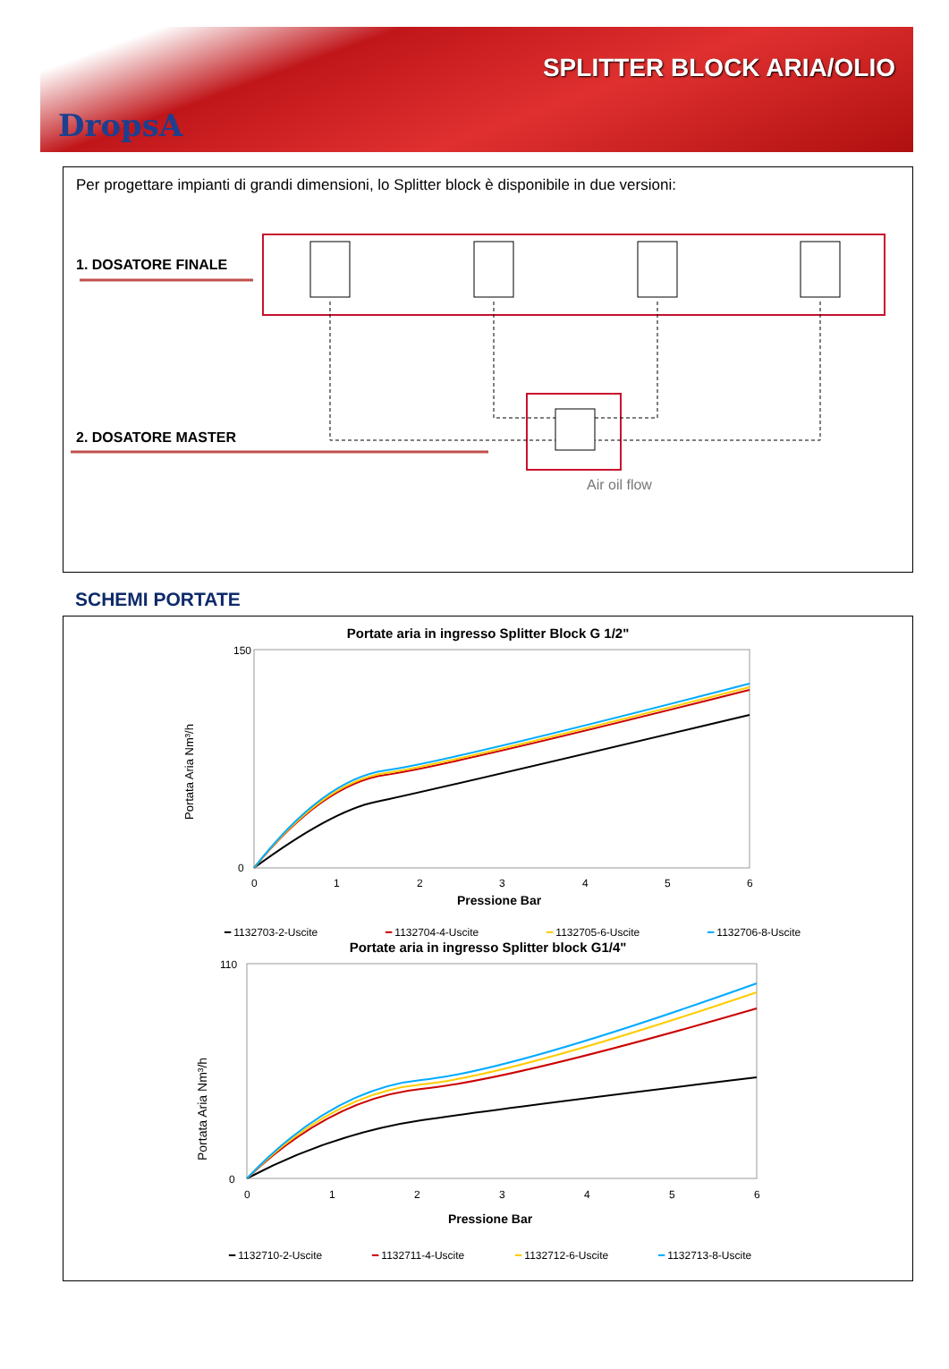DropsA
SPLITTER BLOCK ARIA/OLIO
Per progettare impianti di grandi dimensioni, lo Splitter block è disponibile in due versioni:
1. DOSATORE FINALE
2. DOSATORE MASTER
Air oil flow
SCHEMI PORTATE
Portate aria in ingresso Splitter Block G 1/2"
150
0
0
1
2
3
4
5
6
Pressione Bar
Portata Aria Nm³/h
━ 1132703-2-Uscite
━ 1132704-4-Uscite
━ 1132705-6-Uscite
━ 1132706-8-Uscite
Portate aria in ingresso Splitter block G1/4"
110
0
0
1
2
3
4
5
6
Pressione Bar
Portata Aria Nm³/h
━ 1132710-2-Uscite
━ 1132711-4-Uscite
━ 1132712-6-Uscite
━ 1132713-8-Uscite